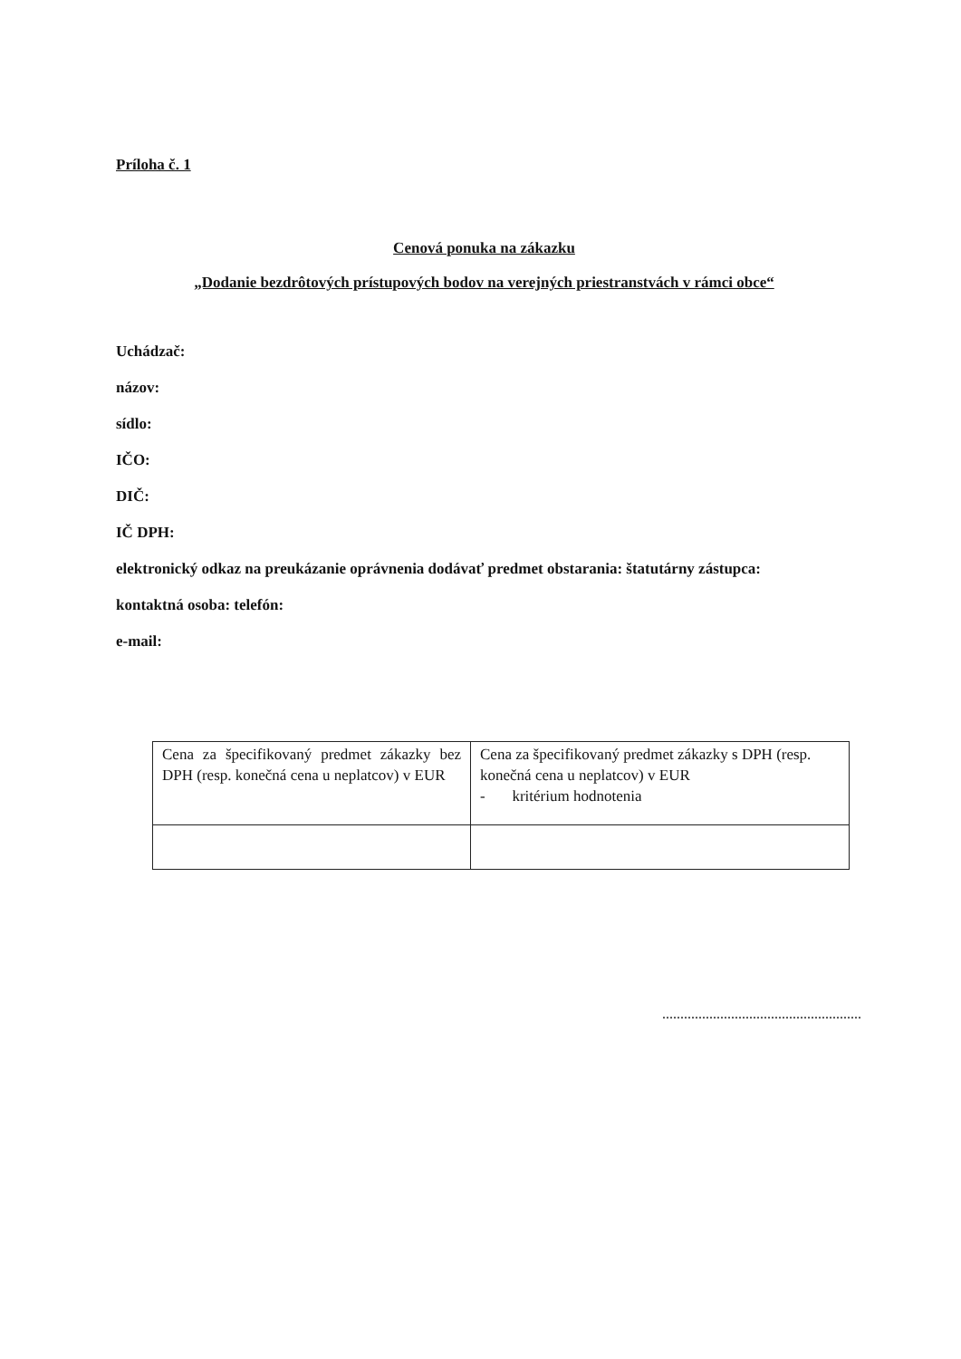Príloha č. 1
Cenová ponuka na zákazku
„Dodanie bezdrôtových prístupových bodov na verejných priestranstvách v rámci obce“
Uchádzač:
názov:
sídlo:
IČO:
DIČ:
IČ DPH:
elektronický odkaz na preukázanie oprávnenia dodávať predmet obstarania: štatutárny zástupca:
kontaktná osoba: telefón:
e-mail:
| Cena za špecifikovaný predmet zákazky bez DPH (resp. konečná cena u neplatcov) v EUR | Cena za špecifikovaný predmet zákazky s DPH (resp. konečná cena u neplatcov) v EUR - kritérium hodnotenia |
.......................................................